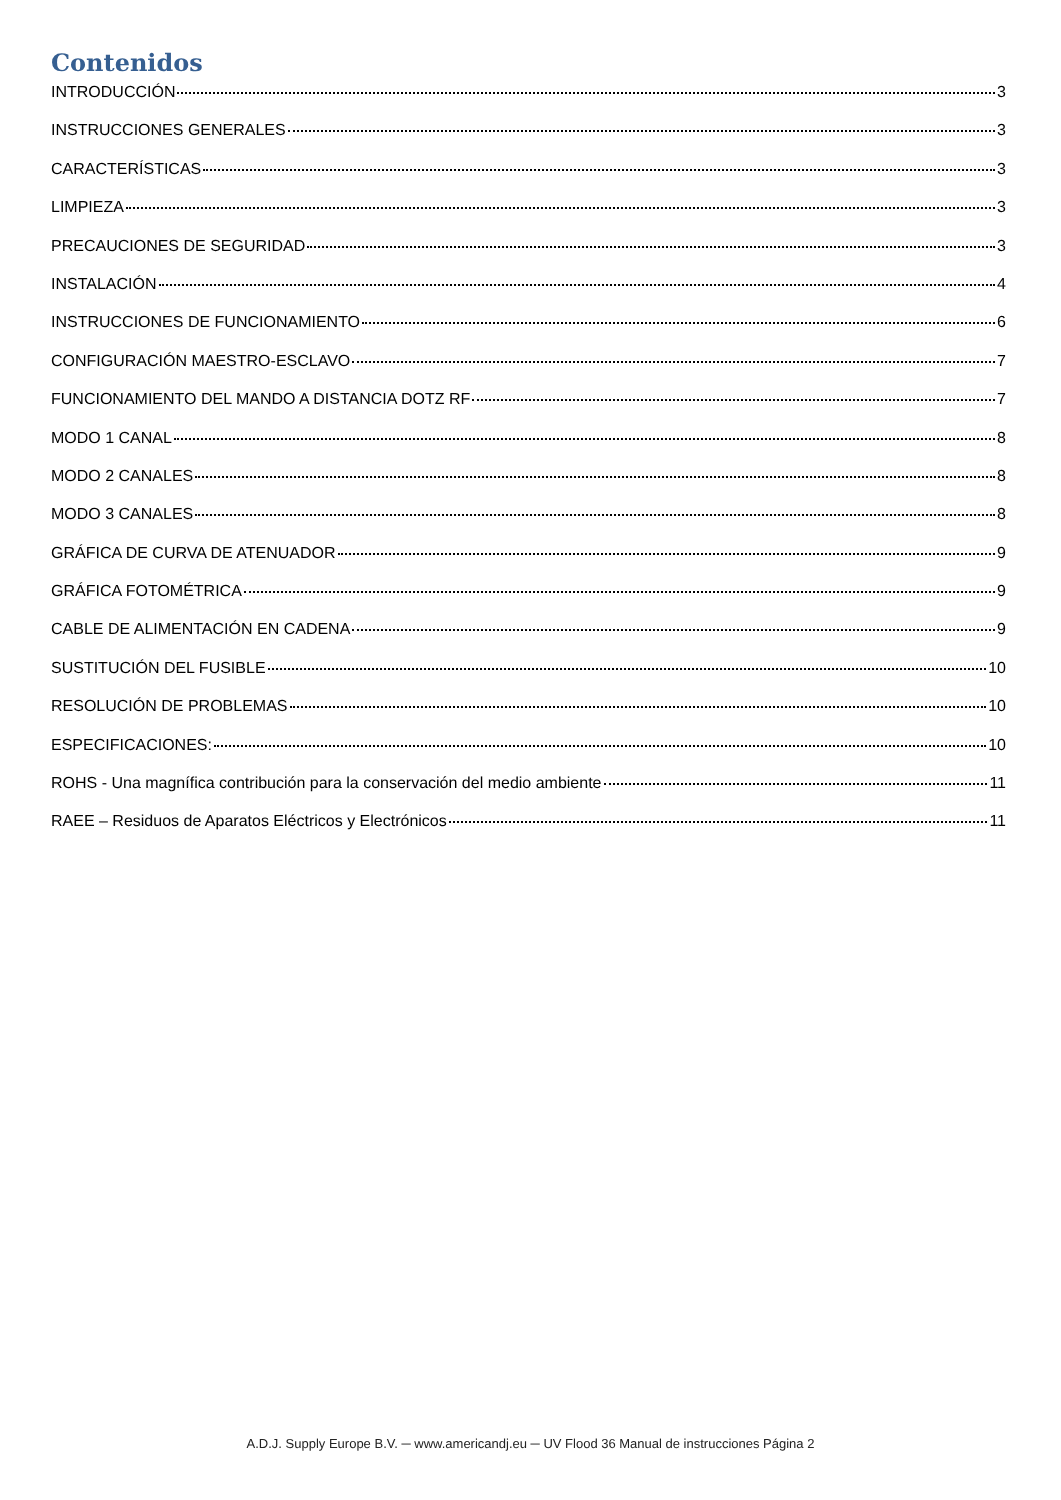Contenidos
INTRODUCCIÓN 3
INSTRUCCIONES GENERALES 3
CARACTERÍSTICAS 3
LIMPIEZA 3
PRECAUCIONES DE SEGURIDAD 3
INSTALACIÓN 4
INSTRUCCIONES DE FUNCIONAMIENTO 6
CONFIGURACIÓN MAESTRO-ESCLAVO 7
FUNCIONAMIENTO DEL MANDO A DISTANCIA DOTZ RF 7
MODO 1 CANAL 8
MODO 2 CANALES 8
MODO 3 CANALES 8
GRÁFICA DE CURVA DE ATENUADOR 9
GRÁFICA FOTOMÉTRICA 9
CABLE DE ALIMENTACIÓN EN CADENA 9
SUSTITUCIÓN DEL FUSIBLE 10
RESOLUCIÓN DE PROBLEMAS 10
ESPECIFICACIONES: 10
ROHS - Una magnífica contribución para la conservación del medio ambiente 11
RAEE – Residuos de Aparatos Eléctricos y Electrónicos 11
A.D.J. Supply Europe B.V. ─ www.americandj.eu ─ UV Flood 36 Manual de instrucciones Página 2